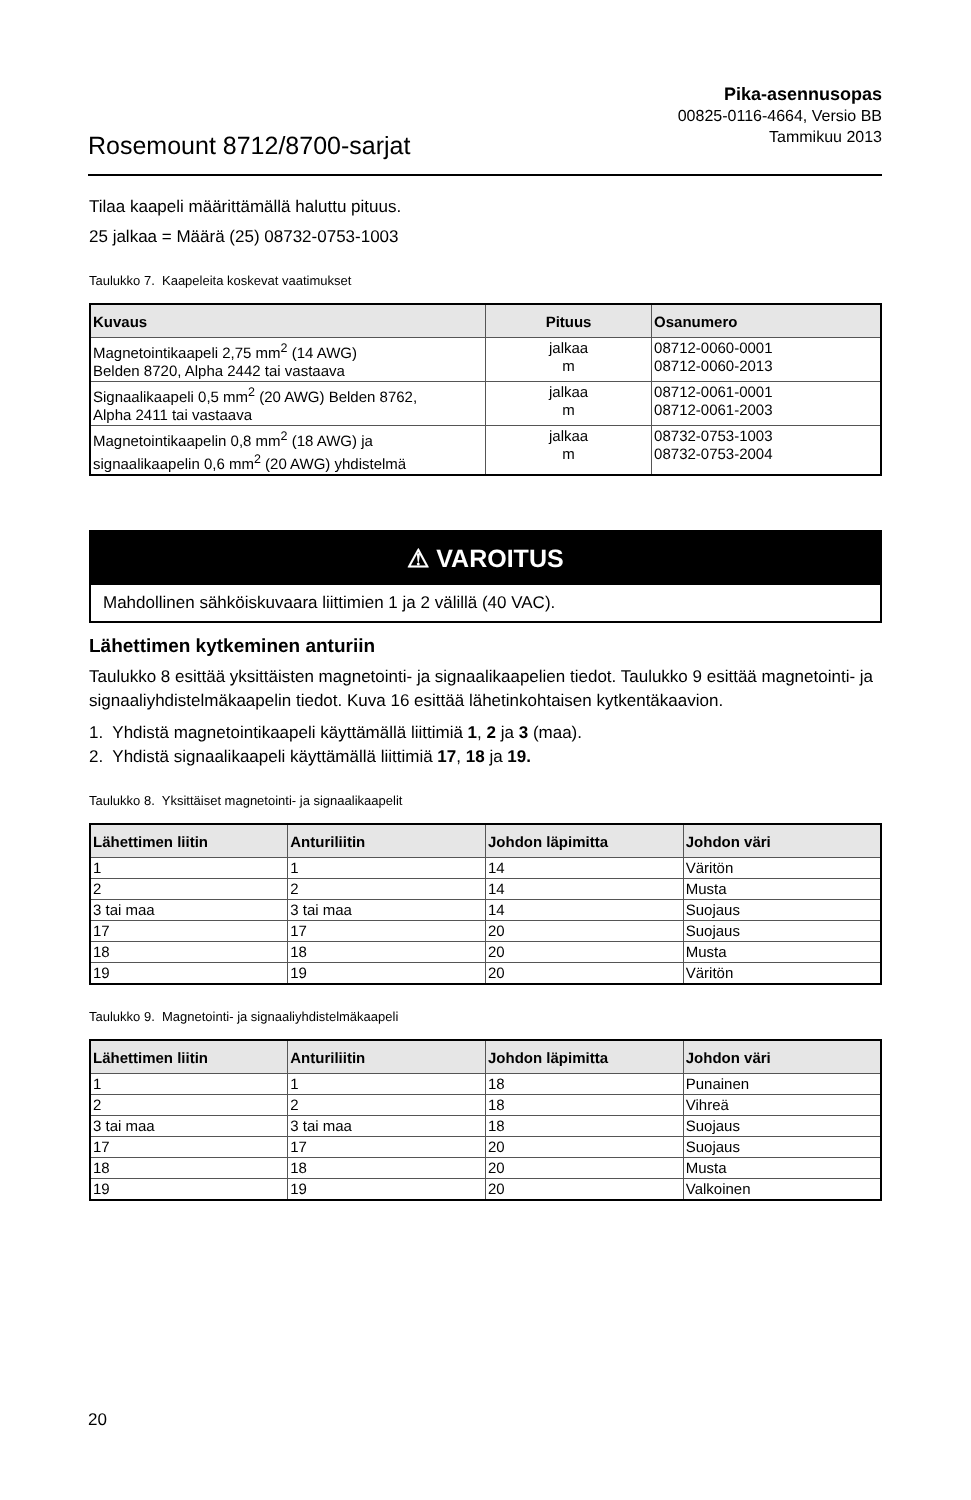Rosemount 8712/8700-sarjat
Pika-asennusopas
00825-0116-4664, Versio BB
Tammikuu 2013
Tilaa kaapeli määrittämällä haluttu pituus.
25 jalkaa = Määrä (25) 08732-0753-1003
Taulukko 7. Kaapeleita koskevat vaatimukset
| Kuvaus | Pituus | Osanumero |
| --- | --- | --- |
| Magnetointikaapeli 2,75 mm<sup>2</sup> (14 AWG) Belden 8720, Alpha 2442 tai vastaava | jalkaa m | 08712-0060-0001 08712-0060-2013 |
| Signaalikaapeli 0,5 mm<sup>2</sup> (20 AWG) Belden 8762, Alpha 2411 tai vastaava | jalkaa m | 08712-0061-0001 08712-0061-2003 |
| Magnetointikaapelin 0,8 mm<sup>2</sup> (18 AWG) ja signaalikaapelin 0,6 mm<sup>2</sup> (20 AWG) yhdistelmä | jalkaa m | 08732-0753-1003 08732-0753-2004 |
⚠ VAROITUS
Mahdollinen sähköiskuvaara liittimien 1 ja 2 välillä (40 VAC).
Lähettimen kytkeminen anturiin
Taulukko 8 esittää yksittäisten magnetointi- ja signaalikaapelien tiedot. Taulukko 9 esittää magnetointi- ja signaaliyhdistelmäkaapelin tiedot. Kuva 16 esittää lähetinkohtaisen kytkentäkaavion.
1. Yhdistä magnetointikaapeli käyttämällä liittimiä 1, 2 ja 3 (maa).
2. Yhdistä signaalikaapeli käyttämällä liittimiä 17, 18 ja 19.
Taulukko 8. Yksittäiset magnetointi- ja signaalikaapelit
| Lähettimen liitin | Anturiliitin | Johdon läpimitta | Johdon väri |
| --- | --- | --- | --- |
| 1 | 1 | 14 | Väritön |
| 2 | 2 | 14 | Musta |
| 3 tai maa | 3 tai maa | 14 | Suojaus |
| 17 | 17 | 20 | Suojaus |
| 18 | 18 | 20 | Musta |
| 19 | 19 | 20 | Väritön |
Taulukko 9. Magnetointi- ja signaaliyhdistelmäkaapeli
| Lähettimen liitin | Anturiliitin | Johdon läpimitta | Johdon väri |
| --- | --- | --- | --- |
| 1 | 1 | 18 | Punainen |
| 2 | 2 | 18 | Vihreä |
| 3 tai maa | 3 tai maa | 18 | Suojaus |
| 17 | 17 | 20 | Suojaus |
| 18 | 18 | 20 | Musta |
| 19 | 19 | 20 | Valkoinen |
20